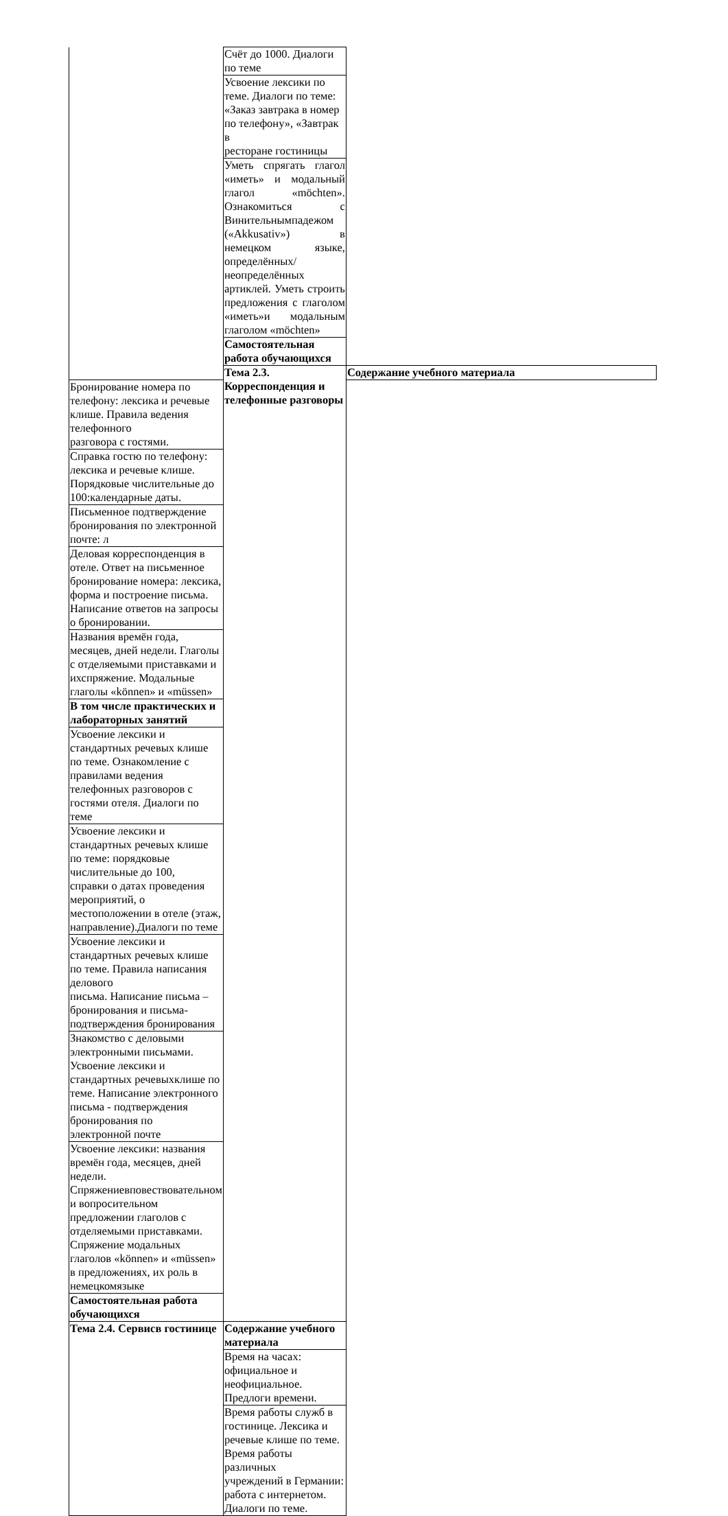| | Счёт до 1000. Диалоги по теме | |
| | Усвоение лексики по теме. Диалоги по теме: «Заказ завтрака в номер по телефону», «Завтрак в ресторане гостиницы | |
| | Уметь спрягать глагол «иметь» и модальный глагол «möchten». Ознакомиться с Винительнымпадежом («Akkusativ») в немецком языке, определённых/неопределённых артиклей. Уметь строить предложения с глаголом «иметь»и модальным глаголом «möchten» | |
| | Самостоятельная работа обучающихся | |
| | Тема 2.3. Корреспонденция и телефонные разговоры | Содержание учебного материала |
| Бронирование номера по телефону: лексика и речевые клише. Правила ведения телефонного разговора с гостями. | | |
| Справка гостю по телефону: лексика и речевые клише. Порядковые числительные до 100:календарные даты. | | |
| Письменное подтверждение бронирования по электронной почте: л | | |
| Деловая корреспонденция в отеле. Ответ на письменное бронирование номера: лексика, форма и построение письма. Написание ответов на запросы о бронировании. | | |
| Названия времён года, месяцев, дней недели. Глаголы с отделяемыми приставками и ихспряжение. Модальные глаголы «können» и «müssen» | | |
| В том числе практических и лабораторных занятий | | |
| Усвоение лексики и стандартных речевых клише по теме. Ознакомление с правилами ведения телефонных разговоров с гостями отеля. Диалоги по теме | | |
| Усвоение лексики и стандартных речевых клише по теме: порядковые числительные до 100, справки о датах проведения мероприятий, о местоположении в отеле (этаж, направление).Диалоги по теме | | |
| Усвоение лексики и стандартных речевых клише по теме. Правила написания делового письма. Написание письма – бронирования и письма-подтверждения бронирования | | |
| Знакомство с деловыми электронными письмами. Усвоение лексики и стандартных речевыхклише по теме. Написание электронного письма - подтверждения бронирования по электронной почте | | |
| Усвоение лексики: названия времён года, месяцев, дней недели. Спряжениевповествовательном и вопросительном предложении глаголов с отделяемыми приставками. Спряжение модальных глаголов «können» и «müssen» в предложениях, их роль в немецкомязыке | | |
| Самостоятельная работа обучающихся | | |
| Тема 2.4. Сервисв гостинице | Содержание учебного материала | |
| | Время на часах: официальное и неофициальное. Предлоги времени. | |
| | Время работы служб в гостинице. Лексика и речевые клише по теме. Время работы различных учреждений в Германии: работа с интернетом. Диалоги по теме. | |